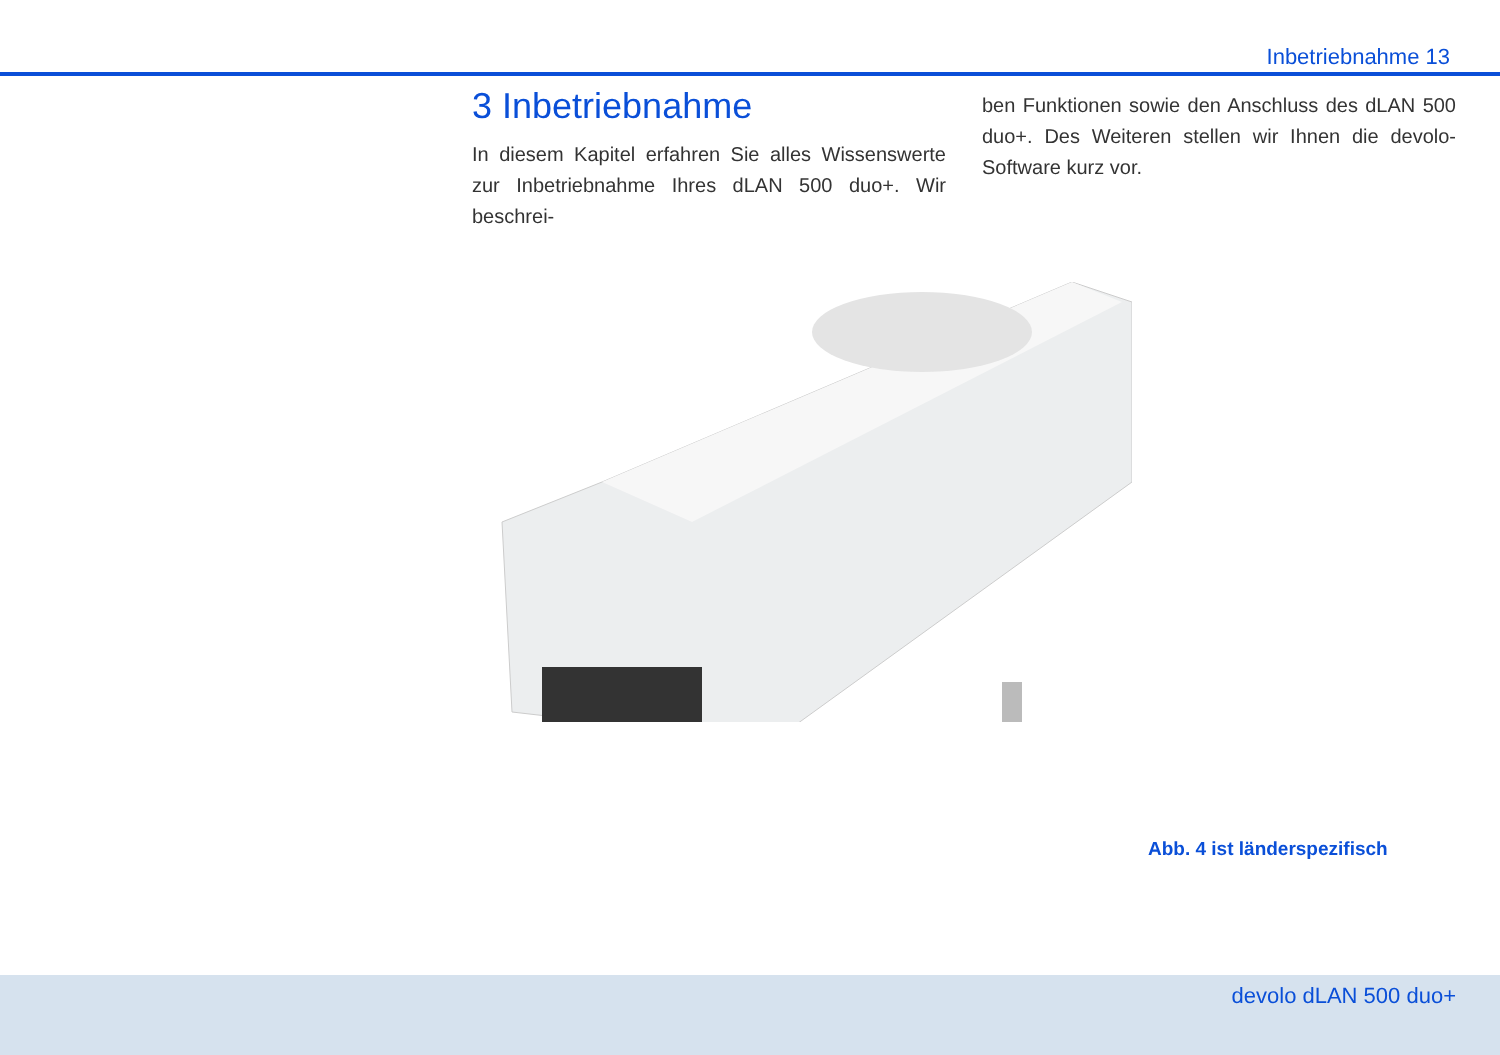Inbetriebnahme 13
3 Inbetriebnahme
In diesem Kapitel erfahren Sie alles Wissenswerte zur Inbetriebnahme Ihres dLAN 500 duo+. Wir beschrei-
ben Funktionen sowie den Anschluss des dLAN 500 duo+. Des Weiteren stellen wir Ihnen die devolo-Software kurz vor.
Abb. 4 ist länderspezifisch
devolo dLAN 500 duo+